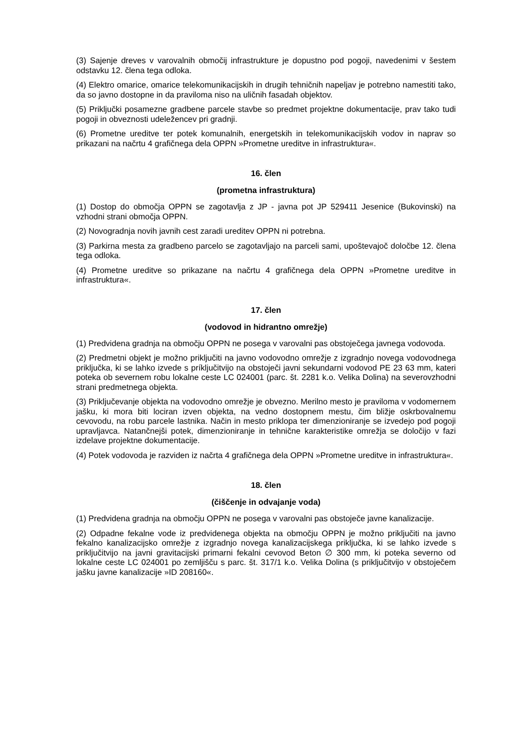(3) Sajenje dreves v varovalnih območij infrastrukture je dopustno pod pogoji, navedenimi v šestem odstavku 12. člena tega odloka.
(4) Elektro omarice, omarice telekomunikacijskih in drugih tehničnih napeljav je potrebno namestiti tako, da so javno dostopne in da praviloma niso na uličnih fasadah objektov.
(5) Priključki posamezne gradbene parcele stavbe so predmet projektne dokumentacije, prav tako tudi pogoji in obveznosti udeležencev pri gradnji.
(6) Prometne ureditve ter potek komunalnih, energetskih in telekomunikacijskih vodov in naprav so prikazani na načrtu 4 grafičnega dela OPPN »Prometne ureditve in infrastruktura«.
16. člen
(prometna infrastruktura)
(1) Dostop do območja OPPN se zagotavlja z JP - javna pot JP 529411 Jesenice (Bukovinski) na vzhodni strani območja OPPN.
(2) Novogradnja novih javnih cest zaradi ureditev OPPN ni potrebna.
(3) Parkirna mesta za gradbeno parcelo se zagotavljajo na parceli sami, upoštevajoč določbe 12. člena tega odloka.
(4) Prometne ureditve so prikazane na načrtu 4 grafičnega dela OPPN »Prometne ureditve in infrastruktura«.
17. člen
(vodovod in hidrantno omrežje)
(1) Predvidena gradnja na območju OPPN ne posega v varovalni pas obstoječega javnega vodovoda.
(2) Predmetni objekt je možno priključiti na javno vodovodno omrežje z izgradnjo novega vodovodnega priključka, ki se lahko izvede s príključitvijo na obstoječi javni sekundarni vodovod PE 23 63 mm, kateri poteka ob severnem robu lokalne ceste LC 024001 (parc. št. 2281 k.o. Velika Dolina) na severovzhodni strani predmetnega objekta.
(3) Priključevanje objekta na vodovodno omrežje je obvezno. Merilno mesto je praviloma v vodomernem jašku, ki mora biti lociran izven objekta, na vedno dostopnem mestu, čim bližje oskrbovalnemu cevovodu, na robu parcele lastnika. Način in mesto priklopa ter dimenzioniranje se izvedejo pod pogoji upravljavca. Natančnejši potek, dimenzioniranje in tehnične karakteristike omrežja se določijo v fazi izdelave projektne dokumentacije.
(4) Potek vodovoda je razviden iz načrta 4 grafičnega dela OPPN »Prometne ureditve in infrastruktura«.
18. člen
(čiščenje in odvajanje voda)
(1) Predvidena gradnja na območju OPPN ne posega v varovalni pas obstoječe javne kanalizacije.
(2) Odpadne fekalne vode iz predvidenega objekta na območju OPPN je možno priključiti na javno fekalno kanalizacijsko omrežje z izgradnjo novega kanalizacijskega priključka, ki se lahko izvede s priključitvijo na javni gravitacijski primarni fekalni cevovod Beton ∅ 300 mm, ki poteka severno od lokalne ceste LC 024001 po zemljišču s parc. št. 317/1 k.o. Velika Dolina (s priključitvijo v obstoječem jašku javne kanalizacije »ID 208160«.